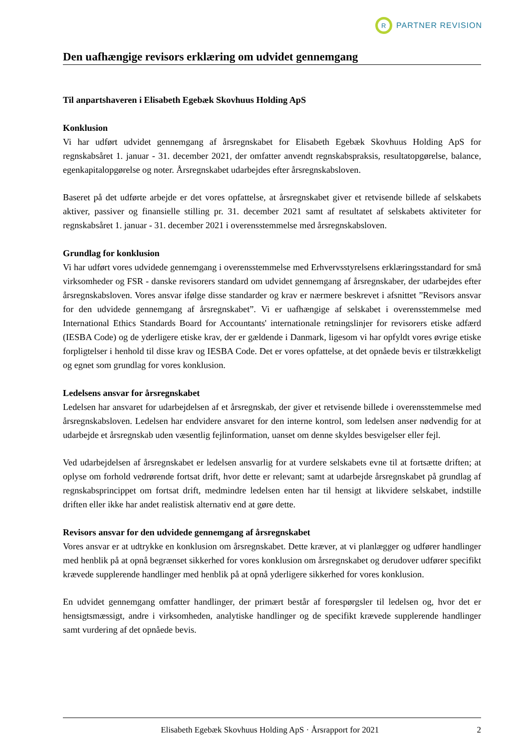R
PARTNER REVISION
Den uafhængige revisors erklæring om udvidet gennemgang
Til anpartshaveren i Elisabeth Egebæk Skovhuus Holding ApS
Konklusion
Vi har udført udvidet gennemgang af årsregnskabet for Elisabeth Egebæk Skovhuus Holding ApS for regnskabsåret 1. januar - 31. december 2021, der omfatter anvendt regnskabspraksis, resultatopgørelse, balance, egenkapitalopgørelse og noter. Årsregnskabet udarbejdes efter årsregnskabsloven.
Baseret på det udførte arbejde er det vores opfattelse, at årsregnskabet giver et retvisende billede af selskabets aktiver, passiver og finansielle stilling pr. 31. december 2021 samt af resultatet af selskabets aktiviteter for regnskabsåret 1. januar - 31. december 2021 i overensstemmelse med årsregnskabsloven.
Grundlag for konklusion
Vi har udført vores udvidede gennemgang i overensstemmelse med Erhvervsstyrelsens erklæringsstandard for små virksomheder og FSR - danske revisorers standard om udvidet gennemgang af årsregnskaber, der udarbejdes efter årsregnskabsloven. Vores ansvar ifølge disse standarder og krav er nærmere beskrevet i afsnittet ”Revisors ansvar for den udvidede gennemgang af årsregnskabet”. Vi er uafhængige af selskabet i overensstemmelse med International Ethics Standards Board for Accountants' internationale retningslinjer for revisorers etiske adfærd (IESBA Code) og de yderligere etiske krav, der er gældende i Danmark, ligesom vi har opfyldt vores øvrige etiske forpligtelser i henhold til disse krav og IESBA Code. Det er vores opfattelse, at det opnåede bevis er tilstrækkeligt og egnet som grundlag for vores konklusion.
Ledelsens ansvar for årsregnskabet
Ledelsen har ansvaret for udarbejdelsen af et årsregnskab, der giver et retvisende billede i overensstemmelse med årsregnskabsloven. Ledelsen har endvidere ansvaret for den interne kontrol, som ledelsen anser nødvendig for at udarbejde et årsregnskab uden væsentlig fejlinformation, uanset om denne skyldes besvigelser eller fejl.
Ved udarbejdelsen af årsregnskabet er ledelsen ansvarlig for at vurdere selskabets evne til at fortsætte driften; at oplyse om forhold vedrørende fortsat drift, hvor dette er relevant; samt at udarbejde årsregnskabet på grundlag af regnskabsprincippet om fortsat drift, medmindre ledelsen enten har til hensigt at likvidere selskabet, indstille driften eller ikke har andet realistisk alternativ end at gøre dette.
Revisors ansvar for den udvidede gennemgang af årsregnskabet
Vores ansvar er at udtrykke en konklusion om årsregnskabet. Dette kræver, at vi planlægger og udfører handlinger med henblik på at opnå begrænset sikkerhed for vores konklusion om årsregnskabet og derudover udfører specifikt krævede supplerende handlinger med henblik på at opnå yderligere sikkerhed for vores konklusion.
En udvidet gennemgang omfatter handlinger, der primært består af forespørgsler til ledelsen og, hvor det er hensigtsmæssigt, andre i virksomheden, analytiske handlinger og de specifikt krævede supplerende handlinger samt vurdering af det opnåede bevis.
Elisabeth Egebæk Skovhuus Holding ApS · Årsrapport for 2021 2